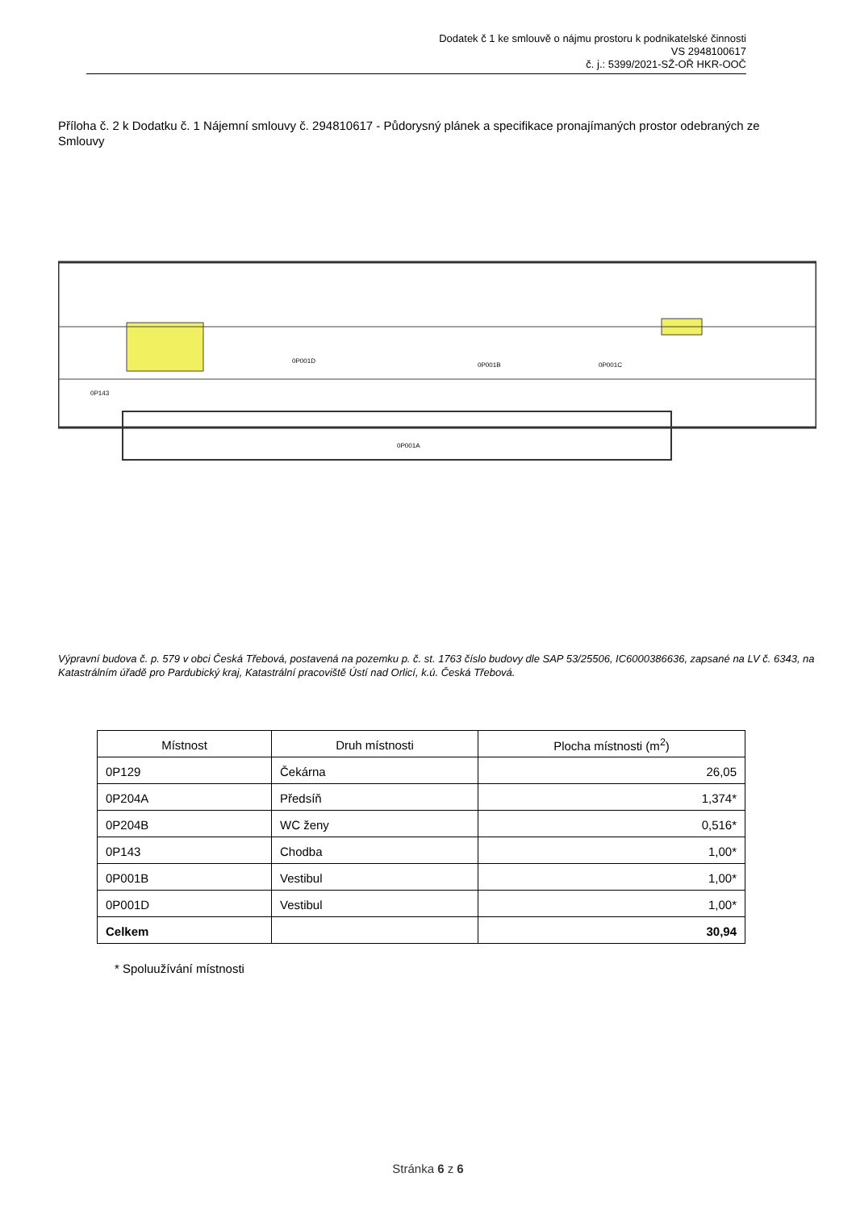Dodatek č 1 ke smlouvě o nájmu prostoru k podnikatelské činnosti
VS 2948100617
č. j.: 5399/2021-SŽ-OŘ HKR-OOČ
Příloha č. 2 k Dodatku č. 1 Nájemní smlouvy č. 294810617 - Půdorysný plánek a specifikace pronajímaných prostor odebraných ze Smlouvy
0P143
0P001D
0P001B
0P001C
0P001A
Výpravní budova č. p. 579 v obci Česká Třebová, postavená na pozemku p. č. st. 1763 číslo budovy dle SAP 53/25506, IC6000386636, zapsané na LV č. 6343, na Katastrálním úřadě pro Pardubický kraj, Katastrální pracoviště Ústí nad Orlicí, k.ú. Česká Třebová.
| Místnost | Druh místnosti | Plocha místnosti (m<sup>2</sup>) |
| --- | --- | --- |
| 0P129 | Čekárna | 26,05 |
| 0P204A | Předsíň | 1,374* |
| 0P204B | WC ženy | 0,516* |
| 0P143 | Chodba | 1,00* |
| 0P001B | Vestibul | 1,00* |
| 0P001D | Vestibul | 1,00* |
| Celkem | | 30,94 |
* Spoluužívání místnosti
Stránka 6 z 6